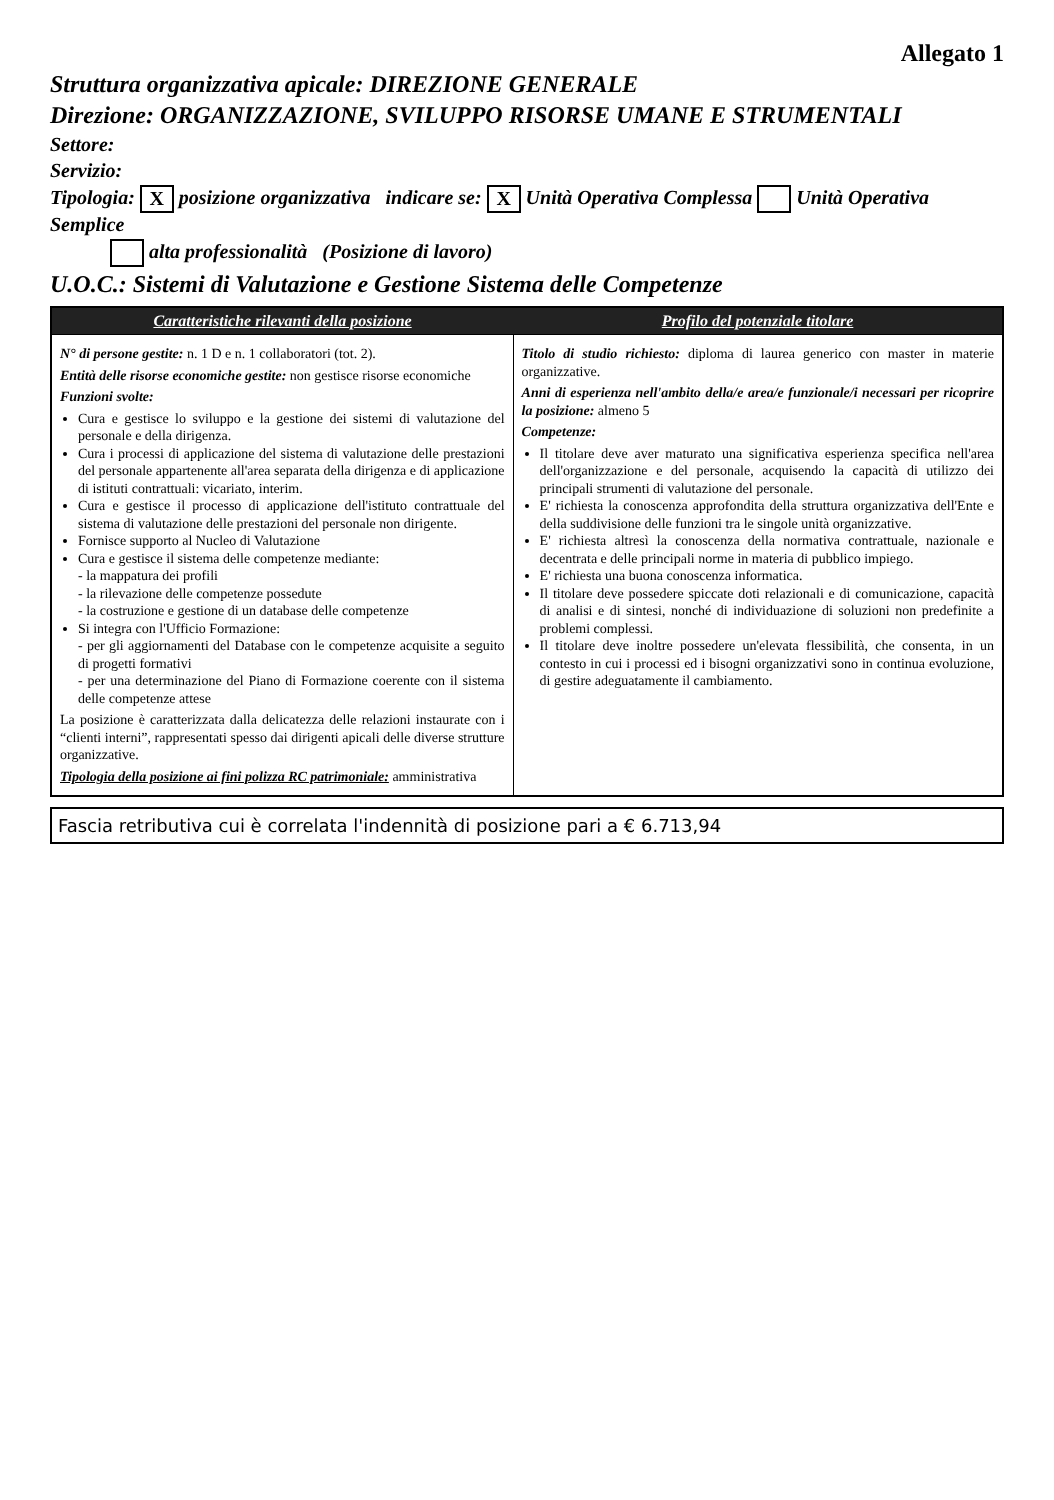Allegato 1
Struttura organizzativa apicale: DIREZIONE GENERALE
Direzione: ORGANIZZAZIONE, SVILUPPO RISORSE UMANE E STRUMENTALI
Settore:
Servizio:
Tipologia: X posizione organizzativa indicare se: X Unità Operativa Complessa Unità Operativa Semplice
alta professionalità (Posizione di lavoro)
U.O.C.: Sistemi di Valutazione e Gestione Sistema delle Competenze
| Caratteristiche rilevanti della posizione | Profilo del potenziale titolare |
| --- | --- |
| N° di persone gestite: n. 1 D e n. 1 collaboratori (tot. 2). Entità delle risorse economiche gestite: non gestisce risorse economiche Funzioni svolte: Cura e gestisce lo sviluppo e la gestione dei sistemi di valutazione del personale e della dirigenza. Cura i processi di applicazione del sistema di valutazione delle prestazioni del personale appartenente all'area separata della dirigenza e di applicazione di istituti contrattuali: vicariato, interim. Cura e gestisce il processo di applicazione dell'istituto contrattuale del sistema di valutazione delle prestazioni del personale non dirigente. Fornisce supporto al Nucleo di Valutazione Cura e gestisce il sistema delle competenze mediante: - la mappatura dei profili - la rilevazione delle competenze possedute - la costruzione e gestione di un database delle competenze Si integra con l'Ufficio Formazione: - per gli aggiornamenti del Database con le competenze acquisite a seguito di progetti formativi - per una determinazione del Piano di Formazione coerente con il sistema delle competenze attese La posizione è caratterizzata dalla delicatezza delle relazioni instaurate con i “clienti interni”, rappresentati spesso dai dirigenti apicali delle diverse strutture organizzative. Tipologia della posizione ai fini polizza RC patrimoniale: amministrativa | Titolo di studio richiesto: diploma di laurea generico con master in materie organizzative. Anni di esperienza nell'ambito della/e area/e funzionale/i necessari per ricoprire la posizione: almeno 5 Competenze: Il titolare deve aver maturato una significativa esperienza specifica nell'area dell'organizzazione e del personale, acquisendo la capacità di utilizzo dei principali strumenti di valutazione del personale. E' richiesta la conoscenza approfondita della struttura organizzativa dell'Ente e della suddivisione delle funzioni tra le singole unità organizzative. E' richiesta altresì la conoscenza della normativa contrattuale, nazionale e decentrata e delle principali norme in materia di pubblico impiego. E' richiesta una buona conoscenza informatica. Il titolare deve possedere spiccate doti relazionali e di comunicazione, capacità di analisi e di sintesi, nonché di individuazione di soluzioni non predefinite a problemi complessi. Il titolare deve inoltre possedere un'elevata flessibilità, che consenta, in un contesto in cui i processi ed i bisogni organizzativi sono in continua evoluzione, di gestire adeguatamente il cambiamento. |
Fascia retributiva cui è correlata l'indennità di posizione pari a € 6.713,94